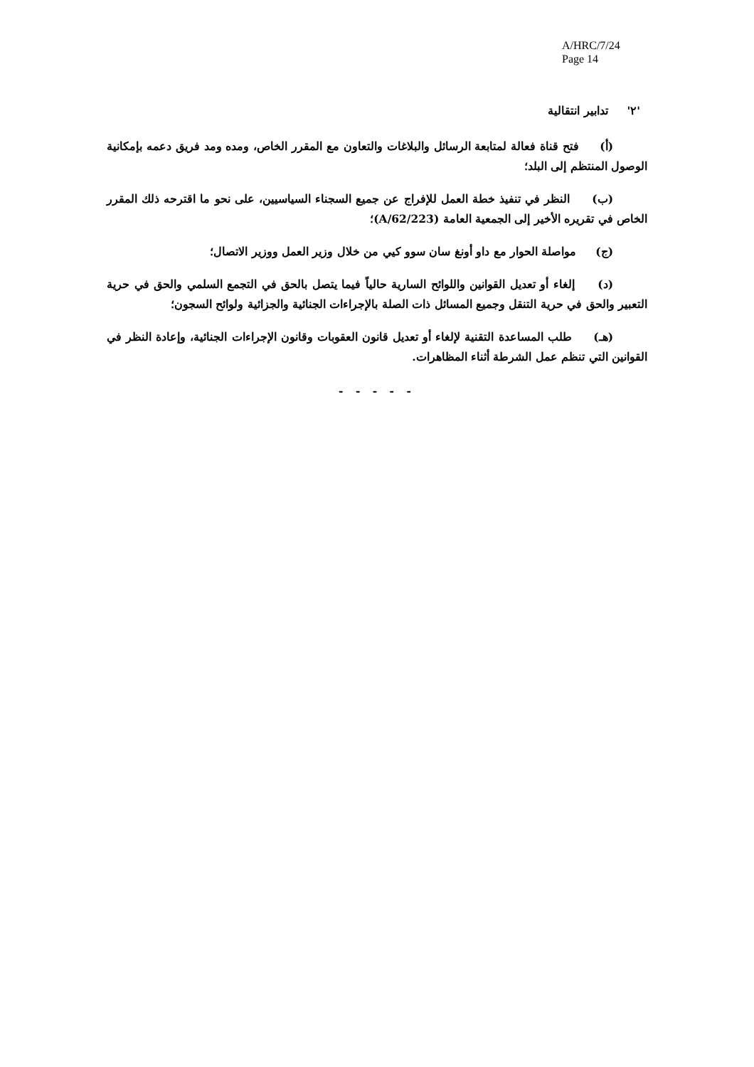A/HRC/7/24
Page 14
'٢' تدابير انتقالية
(أ) فتح قناة فعالة لمتابعة الرسائل والبلاغات والتعاون مع المقرر الخاص، ومده ومد فريق دعمه بإمكانية الوصول المنتظم إلى البلد؛
(ب) النظر في تنفيذ خطة العمل للإفراج عن جميع السجناء السياسيين، على نحو ما اقترحه ذلك المقرر الخاص في تقريره الأخير إلى الجمعية العامة (A/62/223)؛
(ج) مواصلة الحوار مع داو أونغ سان سوو كيي من خلال وزير العمل ووزير الاتصال؛
(د) إلغاء أو تعديل القوانين واللوائح السارية حالياً فيما يتصل بالحق في التجمع السلمي والحق في حرية التعبير والحق في حرية التنقل وجميع المسائل ذات الصلة بالإجراءات الجنائية والجزائية ولوائح السجون؛
(هـ) طلب المساعدة التقنية لإلغاء أو تعديل قانون العقوبات وقانون الإجراءات الجنائية، وإعادة النظر في القوانين التي تنظم عمل الشرطة أثناء المظاهرات.
- - - - -